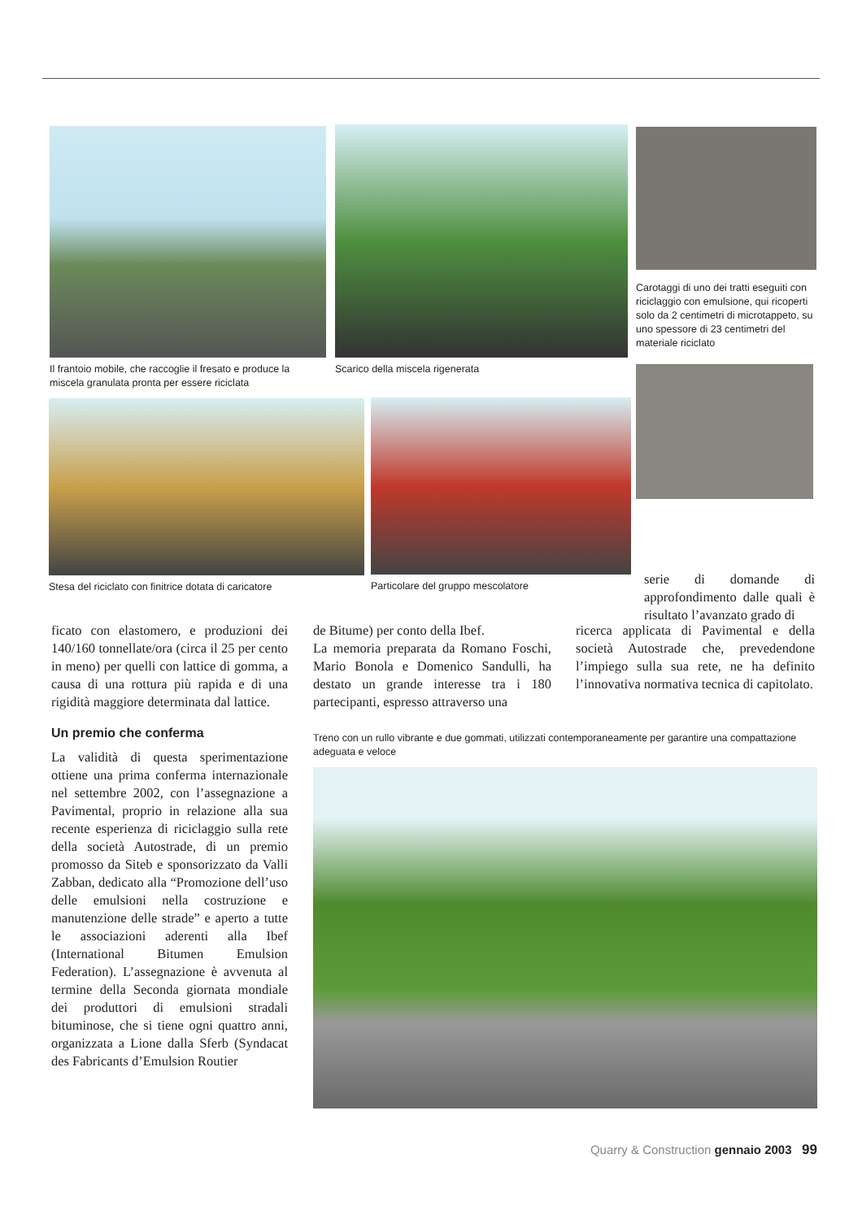Il frantoio mobile, che raccoglie il fresato e produce la miscela granulata pronta per essere riciclata
Scarico della miscela rigenerata
Carotaggi di uno dei tratti eseguiti con riciclaggio con emulsione, qui ricoperti solo da 2 centimetri di microtappeto, su uno spessore di 23 centimetri del materiale riciclato
Stesa del riciclato con finitrice dotata di caricatore
Particolare del gruppo mescolatore
serie di domande di approfondimento dalle quali è risultato l’avanzato grado di
ficato con elastomero, e produzioni dei 140/160 tonnellate/ora (circa il 25 per cento in meno) per quelli con lattice di gomma, a causa di una rottura più rapida e di una rigidità maggiore determinata dal lattice.
Un premio che conferma
La validità di questa sperimentazione ottiene una prima conferma internazionale nel settembre 2002, con l’assegnazione a Pavimental, proprio in relazione alla sua recente esperienza di riciclaggio sulla rete della società Autostrade, di un premio promosso da Siteb e sponsorizzato da Valli Zabban, dedicato alla “Promozione dell’uso delle emulsioni nella costruzione e manutenzione delle strade” e aperto a tutte le associazioni aderenti alla Ibef (International Bitumen Emulsion Federation). L’assegnazione è avvenuta al termine della Seconda giornata mondiale dei produttori di emulsioni stradali bituminose, che si tiene ogni quattro anni, organizzata a Lione dalla Sferb (Syndacat des Fabricants d’Emulsion Routier
de Bitume) per conto della Ibef.
La memoria preparata da Romano Foschi, Mario Bonola e Domenico Sandulli, ha destato un grande interesse tra i 180 partecipanti, espresso attraverso una
ricerca applicata di Pavimental e della società Autostrade che, prevedendone l’impiego sulla sua rete, ne ha definito l’innovativa normativa tecnica di capitolato.
Treno con un rullo vibrante e due gommati, utilizzati contemporaneamente per garantire una compattazione adeguata e veloce
Quarry & Construction gennaio 2003 99